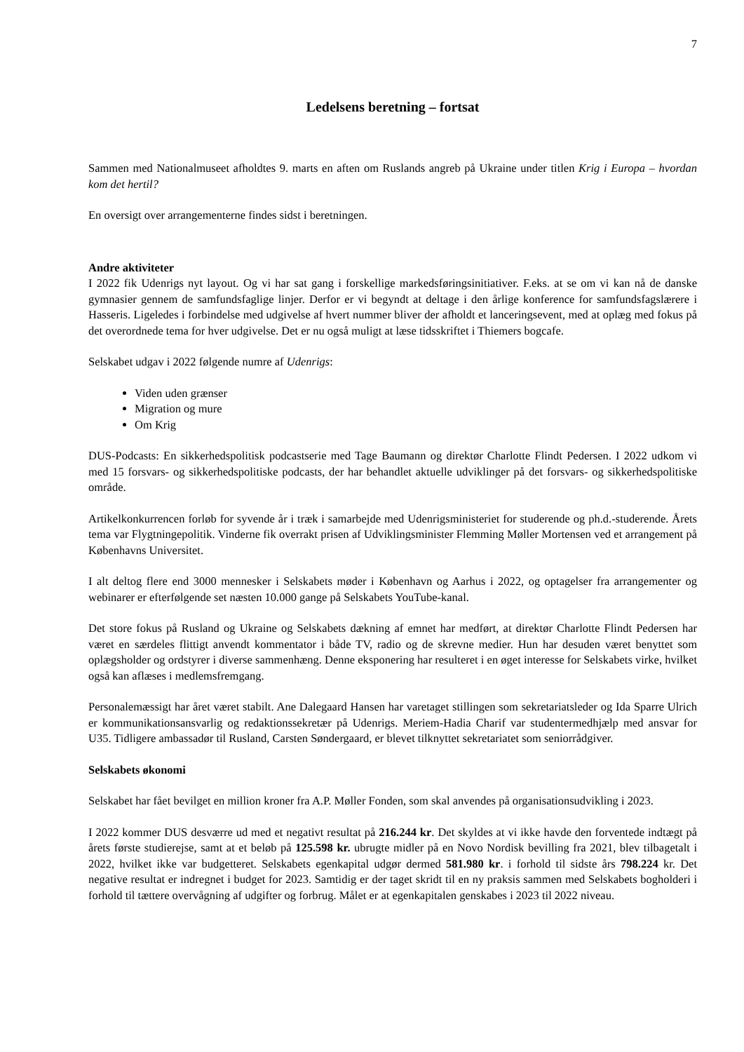7
Ledelsens beretning – fortsat
Sammen med Nationalmuseet afholdtes 9. marts en aften om Ruslands angreb på Ukraine under titlen Krig i Europa – hvordan kom det hertil?
En oversigt over arrangementerne findes sidst i beretningen.
Andre aktiviteter
I 2022 fik Udenrigs nyt layout. Og vi har sat gang i forskellige markedsføringsinitiativer. F.eks. at se om vi kan nå de danske gymnasier gennem de samfundsfaglige linjer. Derfor er vi begyndt at deltage i den årlige konference for samfundsfagslærere i Hasseris. Ligeledes i forbindelse med udgivelse af hvert nummer bliver der afholdt et lanceringsevent, med at oplæg med fokus på det overordnede tema for hver udgivelse. Det er nu også muligt at læse tidsskriftet i Thiemers bogcafe.
Selskabet udgav i 2022 følgende numre af Udenrigs:
Viden uden grænser
Migration og mure
Om Krig
DUS-Podcasts: En sikkerhedspolitisk podcastserie med Tage Baumann og direktør Charlotte Flindt Pedersen. I 2022 udkom vi med 15 forsvars- og sikkerhedspolitiske podcasts, der har behandlet aktuelle udviklinger på det forsvars- og sikkerhedspolitiske område.
Artikelkonkurrencen forløb for syvende år i træk i samarbejde med Udenrigsministeriet for studerende og ph.d.-studerende. Årets tema var Flygtningepolitik. Vinderne fik overrakt prisen af Udviklingsminister Flemming Møller Mortensen ved et arrangement på Københavns Universitet.
I alt deltog flere end 3000 mennesker i Selskabets møder i København og Aarhus i 2022, og optagelser fra arrangementer og webinarer er efterfølgende set næsten 10.000 gange på Selskabets YouTube-kanal.
Det store fokus på Rusland og Ukraine og Selskabets dækning af emnet har medført, at direktør Charlotte Flindt Pedersen har været en særdeles flittigt anvendt kommentator i både TV, radio og de skrevne medier. Hun har desuden været benyttet som oplægsholder og ordstyrer i diverse sammenhæng. Denne eksponering har resulteret i en øget interesse for Selskabets virke, hvilket også kan aflæses i medlemsfremgang.
Personalemæssigt har året været stabilt. Ane Dalegaard Hansen har varetaget stillingen som sekretariatsleder og Ida Sparre Ulrich er kommunikationsansvarlig og redaktionssekretær på Udenrigs. Meriem-Hadia Charif var studentermedhjælp med ansvar for U35. Tidligere ambassadør til Rusland, Carsten Søndergaard, er blevet tilknyttet sekretariatet som seniorrådgiver.
Selskabets økonomi
Selskabet har fået bevilget en million kroner fra A.P. Møller Fonden, som skal anvendes på organisationsudvikling i 2023.
I 2022 kommer DUS desværre ud med et negativt resultat på 216.244 kr. Det skyldes at vi ikke havde den forventede indtægt på årets første studierejse, samt at et beløb på 125.598 kr. ubrugte midler på en Novo Nordisk bevilling fra 2021, blev tilbagetalt i 2022, hvilket ikke var budgetteret. Selskabets egenkapital udgør dermed 581.980 kr. i forhold til sidste års 798.224 kr. Det negative resultat er indregnet i budget for 2023. Samtidig er der taget skridt til en ny praksis sammen med Selskabets bogholderi i forhold til tættere overvågning af udgifter og forbrug. Målet er at egenkapitalen genskabes i 2023 til 2022 niveau.